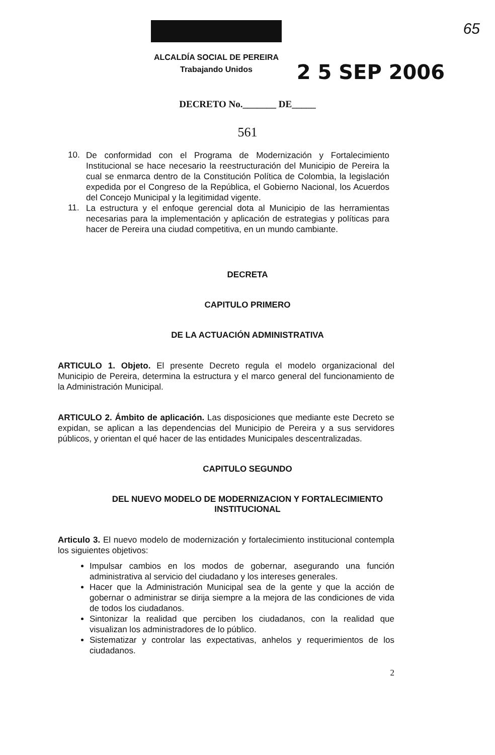65
ALCALDÍA SOCIAL DE PEREIRA
Trabajando Unidos
2 5 SEP 2006
DECRETO No._______ DE_____
561
10.
De conformidad con el Programa de Modernización y Fortalecimiento Institucional se hace necesario la reestructuración del Municipio de Pereira la cual se enmarca dentro de la Constitución Política de Colombia, la legislación expedida por el Congreso de la República, el Gobierno Nacional, los Acuerdos del Concejo Municipal y la legitimidad vigente.
11.
La estructura y el enfoque gerencial dota al Municipio de las herramientas necesarias para la implementación y aplicación de estrategias y políticas para hacer de Pereira una ciudad competitiva, en un mundo cambiante.
DECRETA
CAPITULO PRIMERO
DE LA ACTUACIÓN ADMINISTRATIVA
ARTICULO 1. Objeto. El presente Decreto regula el modelo organizacional del Municipio de Pereira, determina la estructura y el marco general del funcionamiento de la Administración Municipal.
ARTICULO 2. Ámbito de aplicación. Las disposiciones que mediante este Decreto se expidan, se aplican a las dependencias del Municipio de Pereira y a sus servidores públicos, y orientan el qué hacer de las entidades Municipales descentralizadas.
CAPITULO SEGUNDO
DEL NUEVO MODELO DE MODERNIZACION Y FORTALECIMIENTO
INSTITUCIONAL
Articulo 3. El nuevo modelo de modernización y fortalecimiento institucional contempla los siguientes objetivos:
Impulsar cambios en los modos de gobernar, asegurando una función administrativa al servicio del ciudadano y los intereses generales.
Hacer que la Administración Municipal sea de la gente y que la acción de gobernar o administrar se dirija siempre a la mejora de las condiciones de vida de todos los ciudadanos.
Sintonizar la realidad que perciben los ciudadanos, con la realidad que visualizan los administradores de lo público.
Sistematizar y controlar las expectativas, anhelos y requerimientos de los ciudadanos.
2